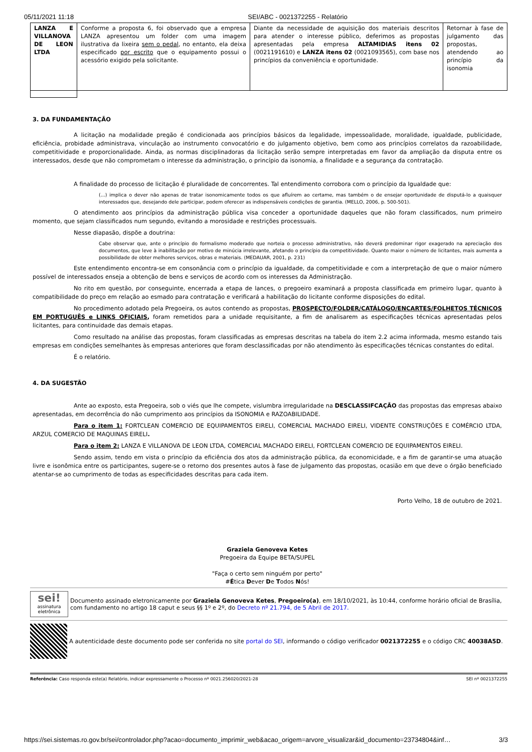05/11/2021 11:18 SEI/ABC - 0021372255 - Relatório
| LANZA E VILLANOVA DE LEON LTDA | Conforme a proposta 6, foi observado que a empresa LANZA apresentou um folder com uma imagem ilustrativa da lixeira sem o pedal , no entanto, ela deixa especificado por escrito que o equipamento possui o acessório exigido pela solicitante. | Diante da necessidade de aquisição dos materiais descritos para atender o interesse público, deferimos as propostas apresentadas pela empresa ALTAMIDIAS itens 02 (0021191610) e LANZA itens 02 (0021093565), com base nos princípios da conveniência e oportunidade. | Retornar à fase de julgamento das propostas, atendendo ao princípio da isonomia |
3. DA FUNDAMENTAÇÃO
A licitação na modalidade pregão é condicionada aos princípios básicos da legalidade, impessoalidade, moralidade, igualdade, publicidade, eficiência, probidade administrava, vinculação ao instrumento convocatório e do julgamento objetivo, bem como aos princípios correlatos da razoabilidade, competitividade e proporcionalidade. Ainda, as normas disciplinadoras da licitação serão sempre interpretadas em favor da ampliação da disputa entre os interessados, desde que não comprometam o interesse da administração, o princípio da isonomia, a finalidade e a segurança da contratação.
A finalidade do processo de licitação é pluralidade de concorrentes. Tal entendimento corrobora com o princípio da Igualdade que:
(...) implica o dever não apenas de tratar isonomicamente todos os que afluírem ao certame, mas também o de ensejar oportunidade de disputá-lo a quaisquer interessados que, desejando dele participar, podem oferecer as indispensáveis condições de garantia. (MELLO, 2006, p. 500-501).
O atendimento aos princípios da administração pública visa conceder a oportunidade daqueles que não foram classificados, num primeiro momento, que sejam classificados num segundo, evitando a morosidade e restrições processuais.
Nesse diapasão, dispõe a doutrina:
Cabe observar que, ante o princípio do formalismo moderado que norteia o processo administrativo, não deverá predominar rigor exagerado na apreciação dos documentos, que leve à inabilitação por motivo de minúcia irrelevante, afetando o princípio da competitividade. Quanto maior o número de licitantes, mais aumenta a possibilidade de obter melhores serviços, obras e materiais. (MEDAUAR, 2001, p. 231)
Este entendimento encontra-se em consonância com o princípio da igualdade, da competitividade e com a interpretação de que o maior número possível de interessados enseja a obtenção de bens e serviços de acordo com os interesses da Administração.
No rito em questão, por conseguinte, encerrada a etapa de lances, o pregoeiro examinará a proposta classificada em primeiro lugar, quanto à compatibilidade do preço em relação ao esmado para contratação e verificará a habilitação do licitante conforme disposições do edital.
No procedimento adotado pela Pregoeira, os autos contendo as propostas, PROSPECTO/FOLDER/CATÁLOGO/ENCARTES/FOLHETOS TÉCNICOS EM PORTUGUÊS e LINKS OFICIAIS, foram remetidos para a unidade requisitante, a fim de analisarem as especificações técnicas apresentadas pelos licitantes, para continuidade das demais etapas.
Como resultado na análise das propostas, foram classificadas as empresas descritas na tabela do item 2.2 acima informada, mesmo estando tais empresas em condições semelhantes às empresas anteriores que foram desclassificadas por não atendimento às especificações técnicas constantes do edital.
É o relatório.
4. DA SUGESTÃO
Ante ao exposto, esta Pregoeira, sob o viés que lhe compete, vislumbra irregularidade na DESCLASSIFCAÇÃO das propostas das empresas abaixo apresentadas, em decorrência do não cumprimento aos princípios da ISONOMIA e RAZOABILIDADE.
Para o item 1: FORTCLEAN COMERCIO DE EQUIPAMENTOS EIRELI, COMERCIAL MACHADO EIRELI, VIDENTE CONSTRUÇÕES E COMÉRCIO LTDA, ARZUL COMERCIO DE MAQUINAS EIRELI.
Para o item 2: LANZA E VILLANOVA DE LEON LTDA, COMERCIAL MACHADO EIRELI, FORTCLEAN COMERCIO DE EQUIPAMENTOS EIRELI.
Sendo assim, tendo em vista o princípio da eficiência dos atos da administração pública, da economicidade, e a fim de garantir-se uma atuação livre e isonômica entre os participantes, sugere-se o retorno dos presentes autos à fase de julgamento das propostas, ocasião em que deve o órgão beneficiado atentar-se ao cumprimento de todas as especificidades descritas para cada item.
Porto Velho, 18 de outubro de 2021.
Graziela Genoveva Ketes
Pregoeira da Equipe BETA/SUPEL
"Faça o certo sem ninguém por perto"
#Ética Dever De Todos Nós!
sei!
assinatura eletrônica
Documento assinado eletronicamente por Graziela Genoveva Ketes, Pregoeiro(a), em 18/10/2021, às 10:44, conforme horário oficial de Brasília, com fundamento no artigo 18 caput e seus §§ 1º e 2º, do Decreto nº 21.794, de 5 Abril de 2017.
A autenticidade deste documento pode ser conferida no site portal do SEI, informando o código verificador 0021372255 e o código CRC 40038A5D.
Referência: Caso responda este(a) Relatório, indicar expressamente o Processo nº 0021.256020/2021-28 SEI nº 0021372255
https://sei.sistemas.ro.gov.br/sei/controlador.php?acao=documento_imprimir_web&acao_origem=arvore_visualizar&id_documento=23734804&inf… 3/3